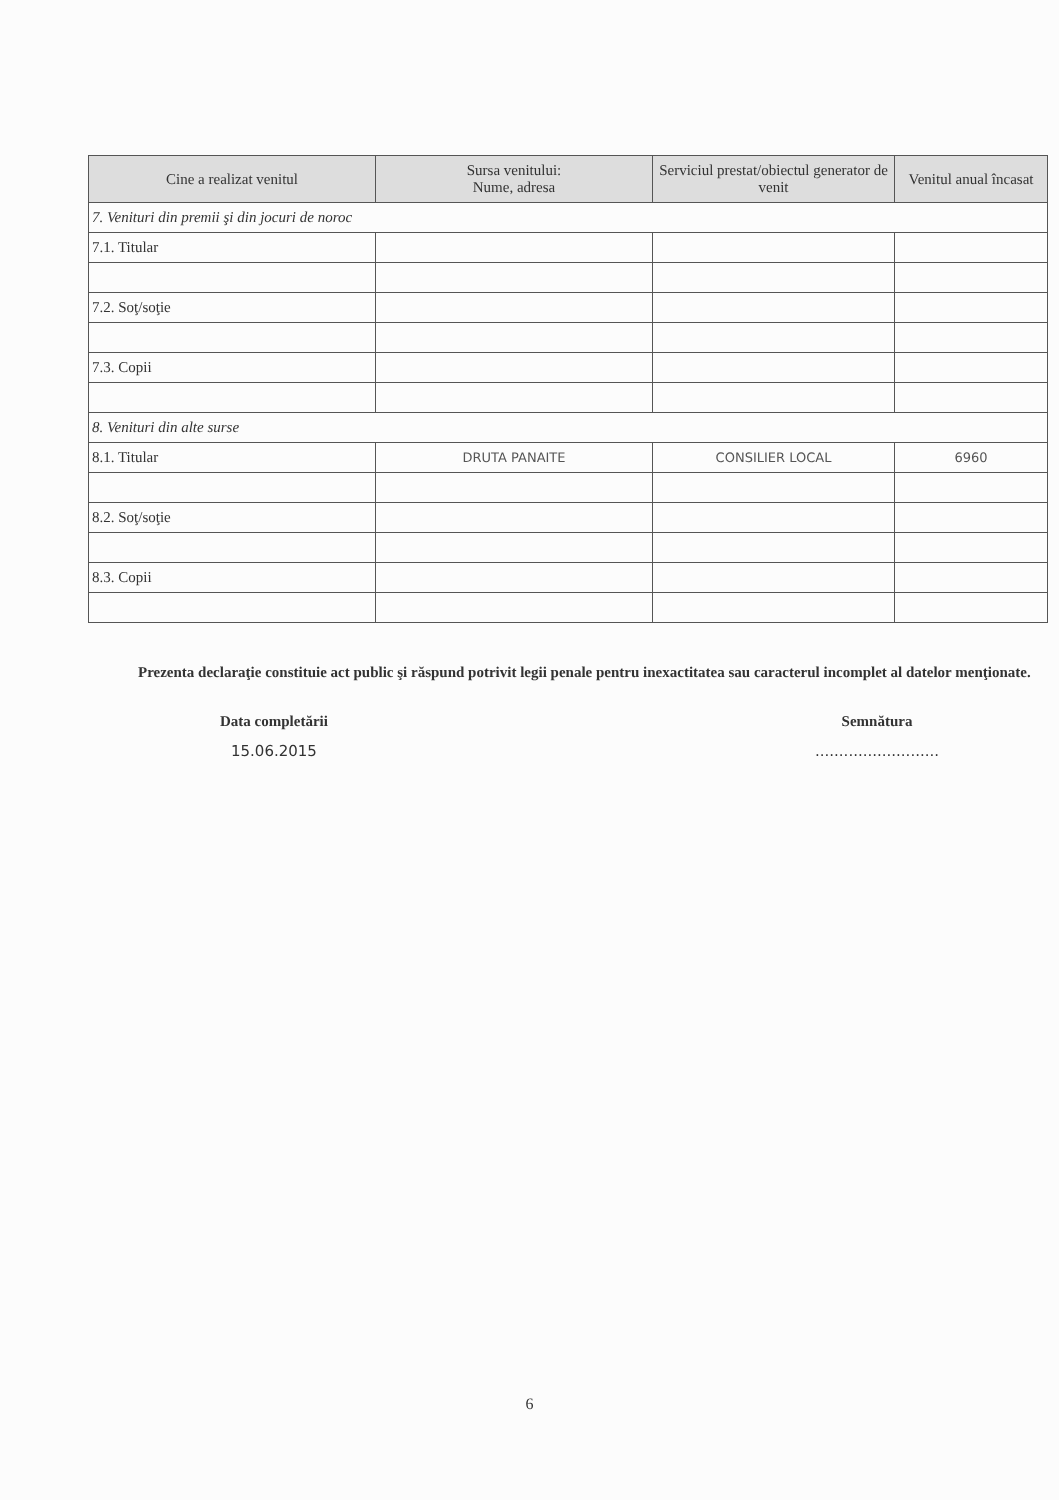| Cine a realizat venitul | Sursa venitului: Nume, adresa | Serviciul prestat/obiectul generator de venit | Venitul anual încasat |
| --- | --- | --- | --- |
| 7. Venituri din premii şi din jocuri de noroc | | | |
| 7.1. Titular | | | |
| 7.2. Soţ/soţie | | | |
| 7.3. Copii | | | |
| 8. Venituri din alte surse | | | |
| 8.1. Titular | DRUTA PANAITE | CONSILIER LOCAL | 6960 |
| 8.2. Soţ/soţie | | | |
| 8.3. Copii | | | |
Prezenta declaraţie constituie act public şi răspund potrivit legii penale pentru inexactitatea sau caracterul incomplet al datelor menţionate.
Data completării
15.06.2015
Semnătura..........................
6